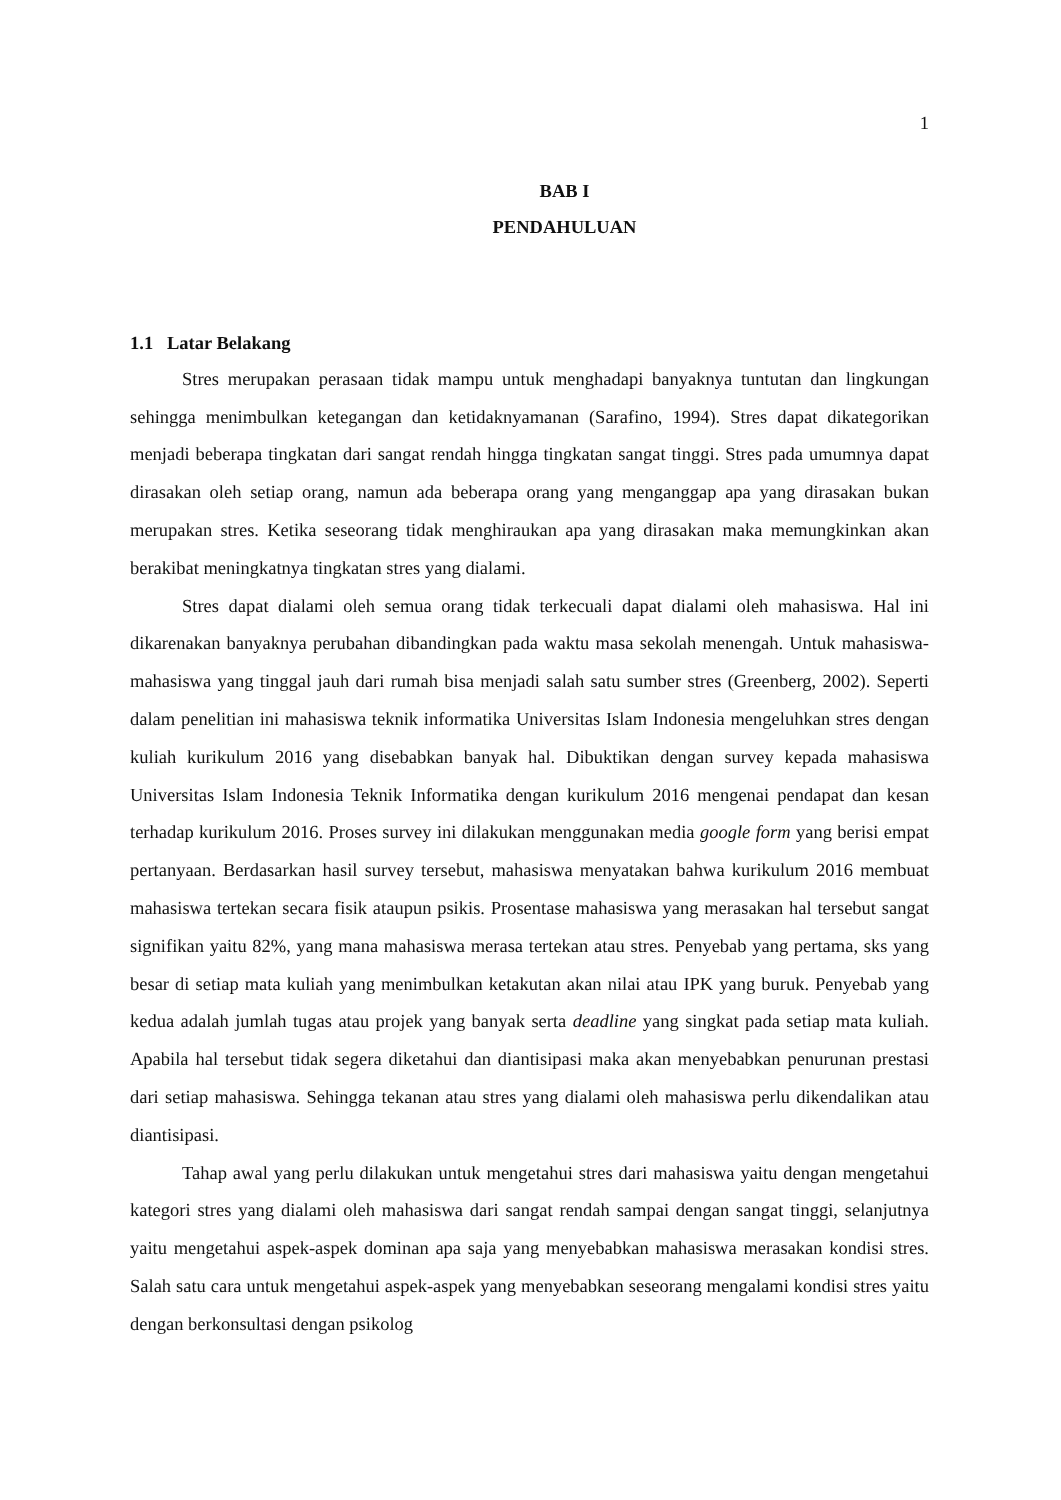1
BAB I
PENDAHULUAN
1.1 Latar Belakang
Stres merupakan perasaan tidak mampu untuk menghadapi banyaknya tuntutan dan lingkungan sehingga menimbulkan ketegangan dan ketidaknyamanan (Sarafino, 1994). Stres dapat dikategorikan menjadi beberapa tingkatan dari sangat rendah hingga tingkatan sangat tinggi. Stres pada umumnya dapat dirasakan oleh setiap orang, namun ada beberapa orang yang menganggap apa yang dirasakan bukan merupakan stres. Ketika seseorang tidak menghiraukan apa yang dirasakan maka memungkinkan akan berakibat meningkatnya tingkatan stres yang dialami.
Stres dapat dialami oleh semua orang tidak terkecuali dapat dialami oleh mahasiswa. Hal ini dikarenakan banyaknya perubahan dibandingkan pada waktu masa sekolah menengah. Untuk mahasiswa-mahasiswa yang tinggal jauh dari rumah bisa menjadi salah satu sumber stres (Greenberg, 2002). Seperti dalam penelitian ini mahasiswa teknik informatika Universitas Islam Indonesia mengeluhkan stres dengan kuliah kurikulum 2016 yang disebabkan banyak hal. Dibuktikan dengan survey kepada mahasiswa Universitas Islam Indonesia Teknik Informatika dengan kurikulum 2016 mengenai pendapat dan kesan terhadap kurikulum 2016. Proses survey ini dilakukan menggunakan media google form yang berisi empat pertanyaan. Berdasarkan hasil survey tersebut, mahasiswa menyatakan bahwa kurikulum 2016 membuat mahasiswa tertekan secara fisik ataupun psikis. Prosentase mahasiswa yang merasakan hal tersebut sangat signifikan yaitu 82%, yang mana mahasiswa merasa tertekan atau stres. Penyebab yang pertama, sks yang besar di setiap mata kuliah yang menimbulkan ketakutan akan nilai atau IPK yang buruk. Penyebab yang kedua adalah jumlah tugas atau projek yang banyak serta deadline yang singkat pada setiap mata kuliah. Apabila hal tersebut tidak segera diketahui dan diantisipasi maka akan menyebabkan penurunan prestasi dari setiap mahasiswa. Sehingga tekanan atau stres yang dialami oleh mahasiswa perlu dikendalikan atau diantisipasi.
Tahap awal yang perlu dilakukan untuk mengetahui stres dari mahasiswa yaitu dengan mengetahui kategori stres yang dialami oleh mahasiswa dari sangat rendah sampai dengan sangat tinggi, selanjutnya yaitu mengetahui aspek-aspek dominan apa saja yang menyebabkan mahasiswa merasakan kondisi stres. Salah satu cara untuk mengetahui aspek-aspek yang menyebabkan seseorang mengalami kondisi stres yaitu dengan berkonsultasi dengan psikolog